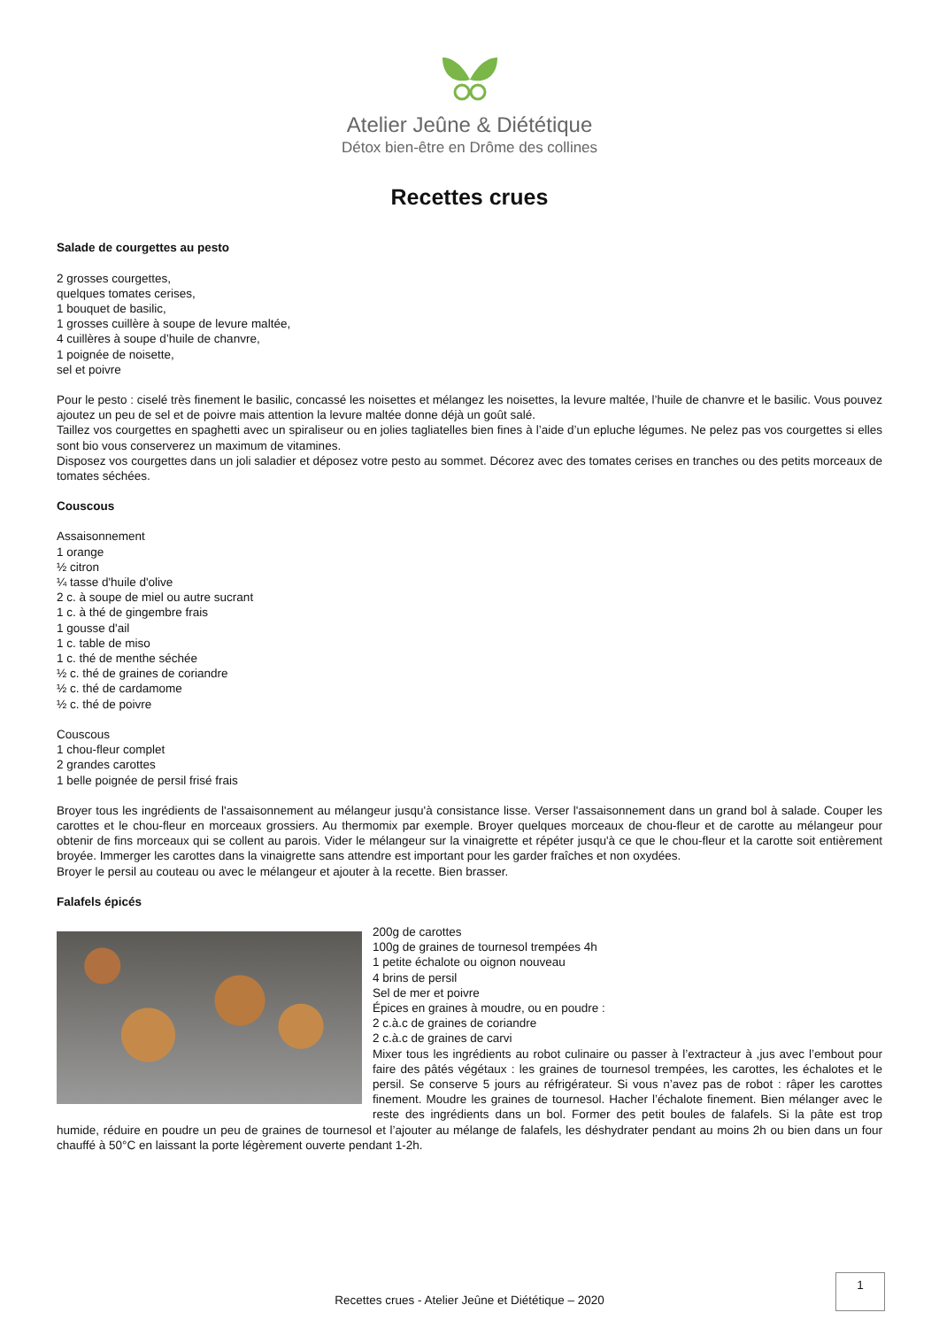Atelier Jeûne & Diététique
Détox bien-être en Drôme des collines
Recettes crues
Salade de courgettes au pesto
2 grosses courgettes,
quelques tomates cerises,
1 bouquet de basilic,
1 grosses cuillère à soupe de levure maltée,
4 cuillères à soupe d’huile de chanvre,
1 poignée de noisette,
sel et poivre
Pour le pesto : ciselé très finement le basilic, concassé les noisettes et mélangez les noisettes, la levure maltée, l’huile de chanvre et le basilic. Vous pouvez ajoutez un peu de sel et de poivre mais attention la levure maltée donne déjà un goût salé.
Taillez vos courgettes en spaghetti avec un spiraliseur ou en jolies tagliatelles bien fines à l’aide d’un epluche légumes. Ne pelez pas vos courgettes si elles sont bio vous conserverez un maximum de vitamines.
Disposez vos courgettes dans un joli saladier et déposez votre pesto au sommet. Décorez avec des tomates cerises en tranches ou des petits morceaux de tomates séchées.
Couscous
Assaisonnement
1 orange
½ citron
¼ tasse d'huile d'olive
2 c. à soupe de miel ou autre sucrant
1 c. à thé de gingembre frais
1 gousse d'ail
1 c. table de miso
1 c. thé de menthe séchée
½ c. thé de graines de coriandre
½ c. thé de cardamome
½ c. thé de poivre
Couscous
1 chou-fleur complet
2 grandes carottes
1 belle poignée de persil frisé frais
Broyer tous les ingrédients de l'assaisonnement au mélangeur jusqu'à consistance lisse. Verser l'assaisonnement dans un grand bol à salade. Couper les carottes et le chou-fleur en morceaux grossiers. Au thermomix par exemple. Broyer quelques morceaux de chou-fleur et de carotte au mélangeur pour obtenir de fins morceaux qui se collent au parois. Vider le mélangeur sur la vinaigrette et répéter jusqu'à ce que le chou-fleur et la carotte soit entièrement broyée. Immerger les carottes dans la vinaigrette sans attendre est important pour les garder fraîches et non oxydées.
Broyer le persil au couteau ou avec le mélangeur et ajouter à la recette. Bien brasser.
Falafels épicés
200g de carottes
100g de graines de tournesol trempées 4h
1 petite échalote ou oignon nouveau
4 brins de persil
Sel de mer et poivre
Épices en graines à moudre, ou en poudre :
2 c.à.c de graines de coriandre
2 c.à.c de graines de carvi
Mixer tous les ingrédients au robot culinaire ou passer à l’extracteur à ,jus avec l’embout pour faire des pâtés végétaux : les graines de tournesol trempées, les carottes, les échalotes et le persil. Se conserve 5 jours au réfrigérateur. Si vous n’avez pas de robot : râper les carottes finement. Moudre les graines de tournesol. Hacher l’échalote finement. Bien mélanger avec le reste des ingrédients dans un bol. Former des petit boules de falafels. Si la pâte est trop humide, réduire en poudre un peu de graines de tournesol et l’ajouter au mélange de falafels, les déshydrater pendant au moins 2h ou bien dans un four chauffé à 50°C en laissant la porte légèrement ouverte pendant 1-2h.
1
Recettes crues - Atelier Jeûne et Diététique – 2020